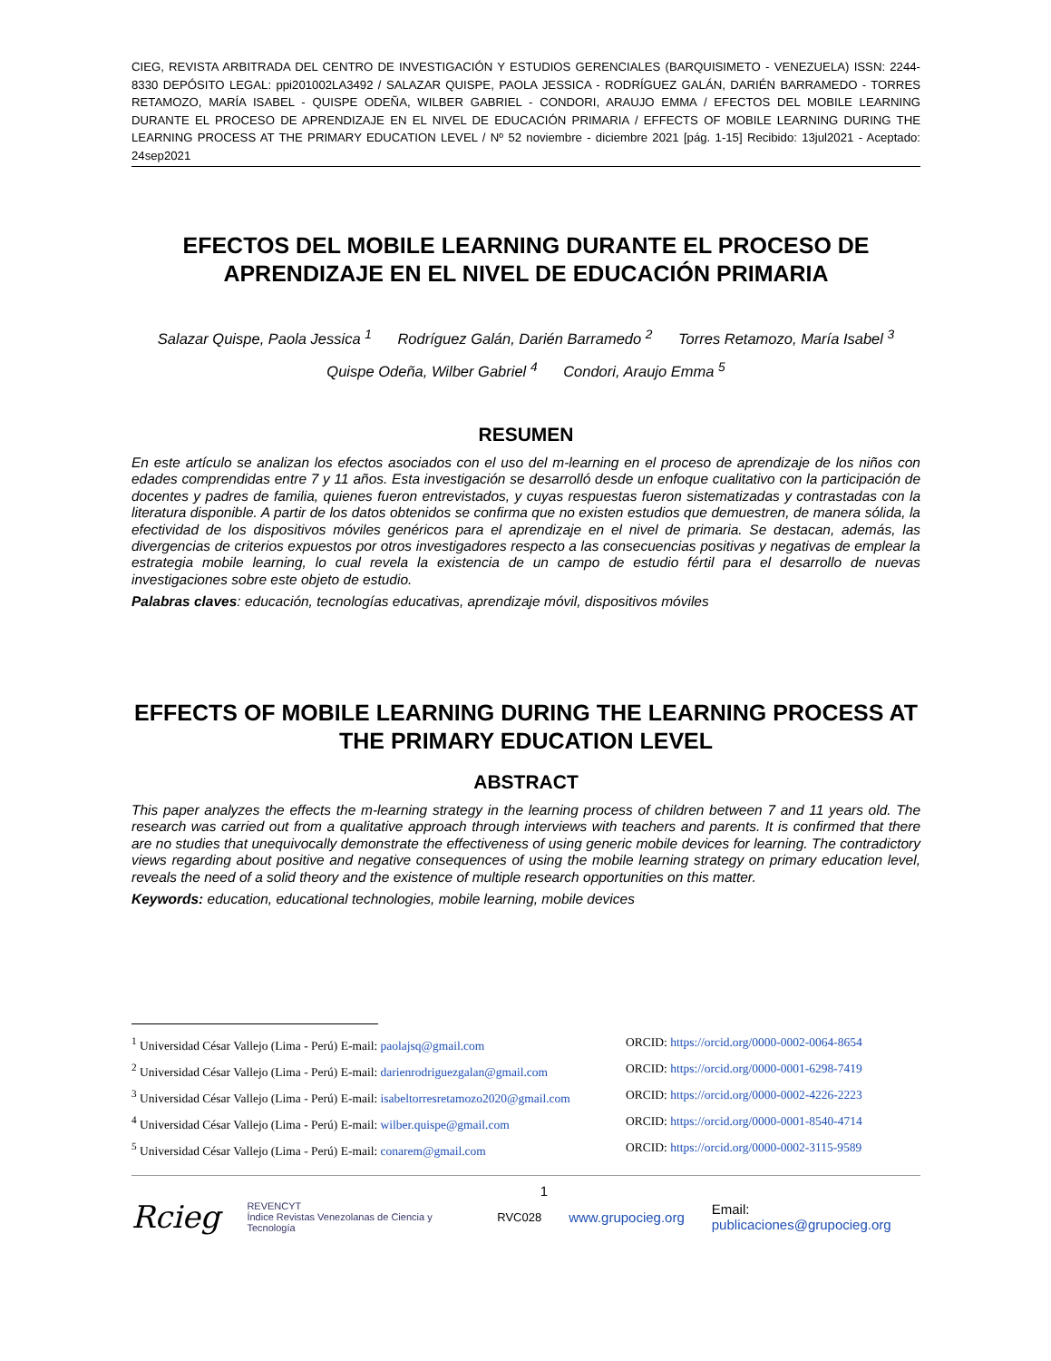CIEG, REVISTA ARBITRADA DEL CENTRO DE INVESTIGACIÓN Y ESTUDIOS GERENCIALES (BARQUISIMETO - VENEZUELA) ISSN: 2244-8330 DEPÓSITO LEGAL: ppi201002LA3492 / SALAZAR QUISPE, PAOLA JESSICA - RODRÍGUEZ GALÁN, DARIÉN BARRAMEDO - TORRES RETAMOZO, MARÍA ISABEL - QUISPE ODEÑA, WILBER GABRIEL - CONDORI, ARAUJO EMMA / EFECTOS DEL MOBILE LEARNING DURANTE EL PROCESO DE APRENDIZAJE EN EL NIVEL DE EDUCACIÓN PRIMARIA / EFFECTS OF MOBILE LEARNING DURING THE LEARNING PROCESS AT THE PRIMARY EDUCATION LEVEL / Nº 52 noviembre - diciembre 2021 [pág. 1-15] Recibido: 13jul2021 - Aceptado: 24sep2021
EFECTOS DEL MOBILE LEARNING DURANTE EL PROCESO DE APRENDIZAJE EN EL NIVEL DE EDUCACIÓN PRIMARIA
Salazar Quispe, Paola Jessica <sup>1</sup> Rodríguez Galán, Darién Barramedo <sup>2</sup> Torres Retamozo, María Isabel <sup>3</sup>
Quispe Odeña, Wilber Gabriel <sup>4</sup> Condori, Araujo Emma <sup>5</sup>
RESUMEN
En este artículo se analizan los efectos asociados con el uso del m-learning en el proceso de aprendizaje de los niños con edades comprendidas entre 7 y 11 años. Esta investigación se desarrolló desde un enfoque cualitativo con la participación de docentes y padres de familia, quienes fueron entrevistados, y cuyas respuestas fueron sistematizadas y contrastadas con la literatura disponible. A partir de los datos obtenidos se confirma que no existen estudios que demuestren, de manera sólida, la efectividad de los dispositivos móviles genéricos para el aprendizaje en el nivel de primaria. Se destacan, además, las divergencias de criterios expuestos por otros investigadores respecto a las consecuencias positivas y negativas de emplear la estrategia mobile learning, lo cual revela la existencia de un campo de estudio fértil para el desarrollo de nuevas investigaciones sobre este objeto de estudio.
Palabras claves: educación, tecnologías educativas, aprendizaje móvil, dispositivos móviles
EFFECTS OF MOBILE LEARNING DURING THE LEARNING PROCESS AT THE PRIMARY EDUCATION LEVEL
ABSTRACT
This paper analyzes the effects the m-learning strategy in the learning process of children between 7 and 11 years old. The research was carried out from a qualitative approach through interviews with teachers and parents. It is confirmed that there are no studies that unequivocally demonstrate the effectiveness of using generic mobile devices for learning. The contradictory views regarding about positive and negative consequences of using the mobile learning strategy on primary education level, reveals the need of a solid theory and the existence of multiple research opportunities on this matter.
Keywords: education, educational technologies, mobile learning, mobile devices
<sup>1</sup> Universidad César Vallejo (Lima - Perú) E-mail: paolajsq@gmail.com ORCID: https://orcid.org/0000-0002-0064-8654
<sup>2</sup> Universidad César Vallejo (Lima - Perú) E-mail: darienrodriguezgalan@gmail.com ORCID: https://orcid.org/0000-0001-6298-7419
<sup>3</sup> Universidad César Vallejo (Lima - Perú) E-mail: isabeltorresretamozo2020@gmail.com ORCID: https://orcid.org/0000-0002-4226-2223
<sup>4</sup> Universidad César Vallejo (Lima - Perú) E-mail: wilber.quispe@gmail.com ORCID: https://orcid.org/0000-0001-8540-4714
<sup>5</sup> Universidad César Vallejo (Lima - Perú) E-mail: conarem@gmail.com ORCID: https://orcid.org/0000-0002-3115-9589
1
Rcieg REVENCYT
Índice Revistas Venezolanas de Ciencia y Tecnología RVC028 www.grupocieg.org Email: publicaciones@grupocieg.org